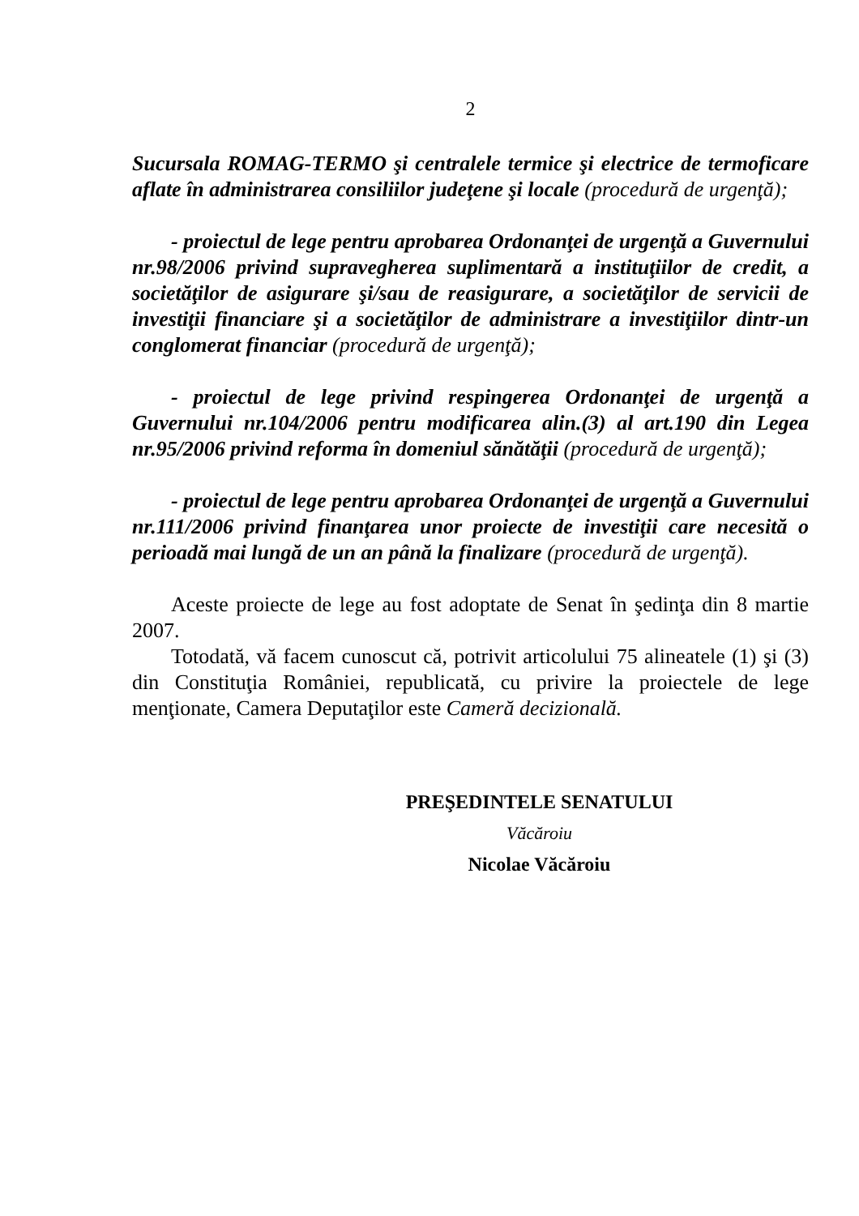2
Sucursala ROMAG-TERMO şi centralele termice şi electrice de termoficare aflate în administrarea consiliilor judeţene şi locale (procedură de urgenţă);
- proiectul de lege pentru aprobarea Ordonanţei de urgenţă a Guvernului nr.98/2006 privind supravegherea suplimentară a instituţiilor de credit, a societăţilor de asigurare şi/sau de reasigurare, a societăţilor de servicii de investiţii financiare şi a societăţilor de administrare a investiţiilor dintr-un conglomerat financiar (procedură de urgenţă);
- proiectul de lege privind respingerea Ordonanţei de urgenţă a Guvernului nr.104/2006 pentru modificarea alin.(3) al art.190 din Legea nr.95/2006 privind reforma în domeniul sănătăţii (procedură de urgenţă);
- proiectul de lege pentru aprobarea Ordonanţei de urgenţă a Guvernului nr.111/2006 privind finanţarea unor proiecte de investiţii care necesită o perioadă mai lungă de un an până la finalizare (procedură de urgenţă).
Aceste proiecte de lege au fost adoptate de Senat în şedinţa din 8 martie 2007.
Totodată, vă facem cunoscut că, potrivit articolului 75 alineatele (1) şi (3) din Constituţia României, republicată, cu privire la proiectele de lege menţionate, Camera Deputaţilor este Cameră decizională.
PREŞEDINTELE SENATULUI
Văcăroiu
Nicolae Văcăroiu